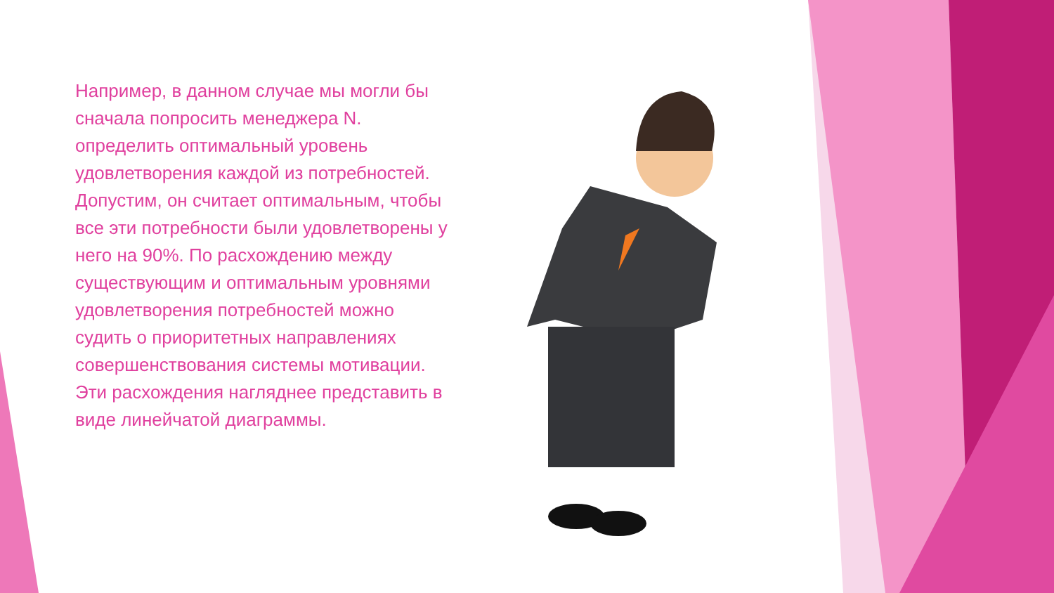Например, в данном случае мы могли бы сначала попросить менеджера N. определить оптимальный уровень удовлетворения каждой из потребностей. Допустим, он считает оптимальным, чтобы все эти потребности были удовлетворены у него на 90%. По расхождению между существующим и оптимальным уровнями удовлетворения потребностей можно судить о приоритетных направлениях совершенствования системы мотивации. Эти расхождения нагляднее представить в виде линейчатой диаграммы.